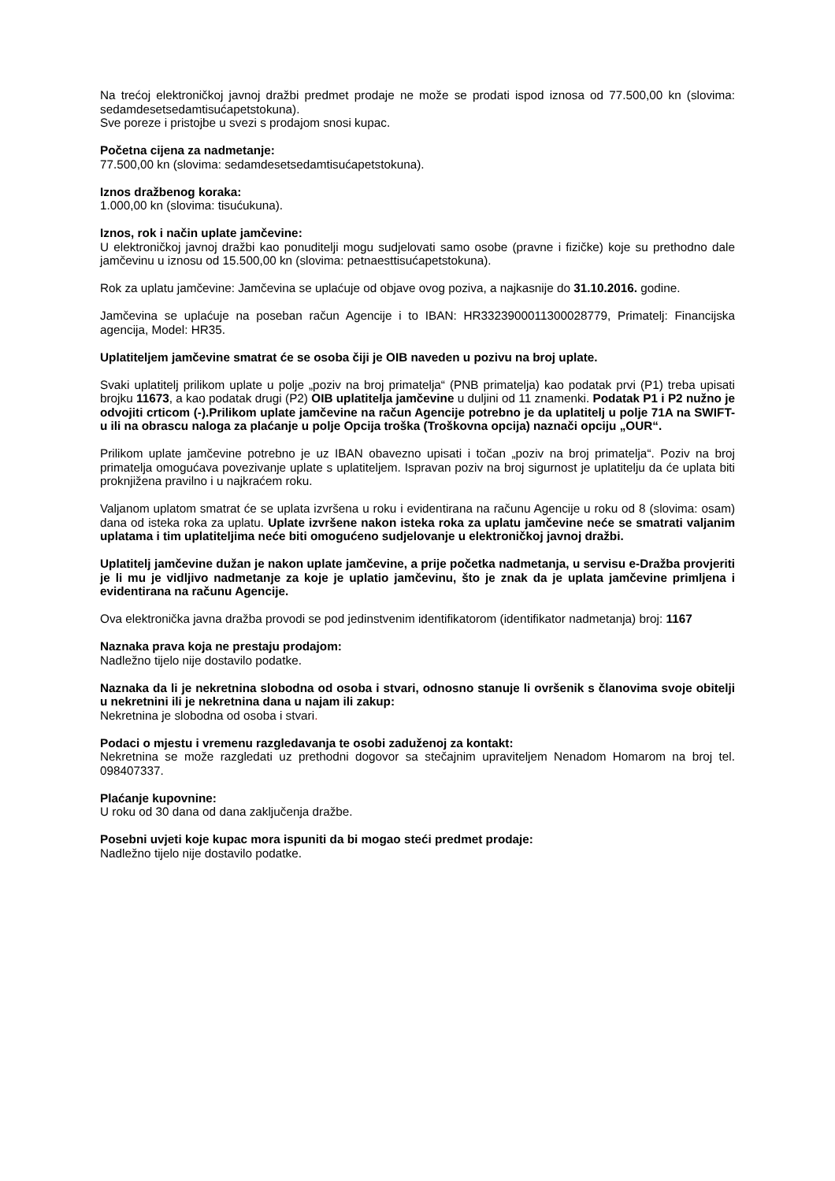Na trećoj elektroničkoj javnoj dražbi predmet prodaje ne može se prodati ispod iznosa od 77.500,00 kn (slovima: sedamdesetsedamtisućapetstokuna).
Sve poreze i pristojbe u svezi s prodajom snosi kupac.
Početna cijena za nadmetanje:
77.500,00 kn (slovima: sedamdesetsedamtisućapetstokuna).
Iznos dražbenog koraka:
1.000,00 kn (slovima: tisućukuna).
Iznos, rok i način uplate jamčevine:
U elektroničkoj javnoj dražbi kao ponuditelji mogu sudjelovati samo osobe (pravne i fizičke) koje su prethodno dale jamčevinu u iznosu od 15.500,00 kn (slovima: petnaesttisućapetstokuna).
Rok za uplatu jamčevine: Jamčevina se uplaćuje od objave ovog poziva, a najkasnije do 31.10.2016. godine.
Jamčevina se uplaćuje na poseban račun Agencije i to IBAN: HR3323900011300028779, Primatelj: Financijska agencija, Model: HR35.
Uplatiteljem jamčevine smatrat će se osoba čiji je OIB naveden u pozivu na broj uplate.
Svaki uplatitelj prilikom uplate u polje „poziv na broj primatelja“ (PNB primatelja) kao podatak prvi (P1) treba upisati brojku 11673, a kao podatak drugi (P2) OIB uplatitelja jamčevine u duljini od 11 znamenki. Podatak P1 i P2 nužno je odvojiti crticom (-).Prilikom uplate jamčevine na račun Agencije potrebno je da uplatitelj u polje 71A na SWIFT-u ili na obrascu naloga za plaćanje u polje Opcija troška (Troškovna opcija) naznači opciju „OUR“.
Prilikom uplate jamčevine potrebno je uz IBAN obavezno upisati i točan „poziv na broj primatelja“. Poziv na broj primatelja omogućava povezivanje uplate s uplatiteljem. Ispravan poziv na broj sigurnost je uplatitelju da će uplata biti proknjižena pravilno i u najkraćem roku.
Valjanom uplatom smatrat će se uplata izvršena u roku i evidentirana na računu Agencije u roku od 8 (slovima: osam) dana od isteka roka za uplatu. Uplate izvršene nakon isteka roka za uplatu jamčevine neće se smatrati valjanim uplatama i tim uplatiteljima neće biti omogućeno sudjelovanje u elektroničkoj javnoj dražbi.
Uplatitelj jamčevine dužan je nakon uplate jamčevine, a prije početka nadmetanja, u servisu e-Dražba provjeriti je li mu je vidljivo nadmetanje za koje je uplatio jamčevinu, što je znak da je uplata jamčevine primljena i evidentirana na računu Agencije.
Ova elektronička javna dražba provodi se pod jedinstvenim identifikatorom (identifikator nadmetanja) broj: 1167
Naznaka prava koja ne prestaju prodajom:
Nadležno tijelo nije dostavilo podatke.
Naznaka da li je nekretnina slobodna od osoba i stvari, odnosno stanuje li ovršenik s članovima svoje obitelji u nekretnini ili je nekretnina dana u najam ili zakup:
Nekretnina je slobodna od osoba i stvari.
Podaci o mjestu i vremenu razgledavanja te osobi zaduženoj za kontakt:
Nekretnina se može razgledati uz prethodni dogovor sa stečajnim upraviteljem Nenadom Homarom na broj tel. 098407337.
Plaćanje kupovnine:
U roku od 30 dana od dana zaključenja dražbe.
Posebni uvjeti koje kupac mora ispuniti da bi mogao steći predmet prodaje:
Nadležno tijelo nije dostavilo podatke.